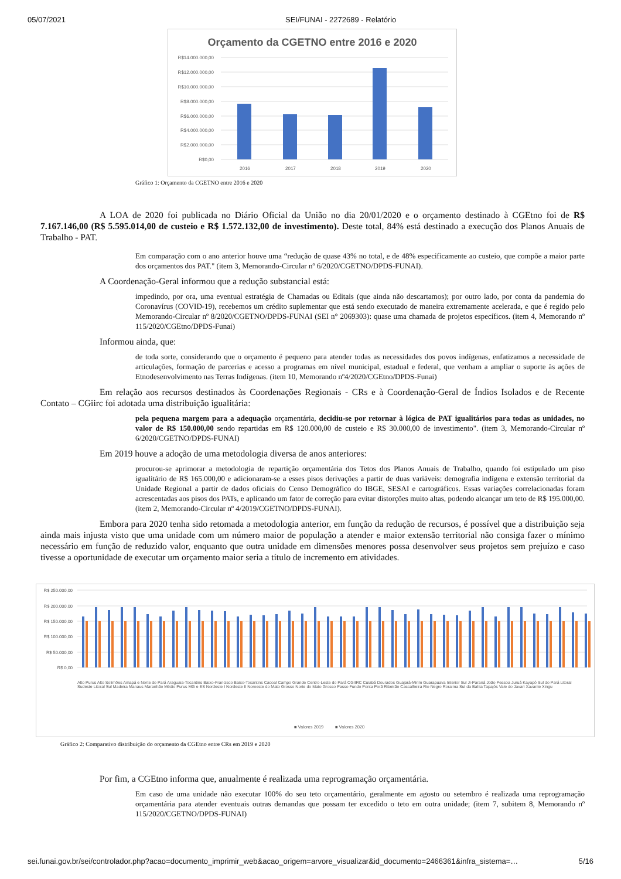05/07/2021 SEI/FUNAI - 2272689 - Relatório
Orçamento da CGETNO entre 2016 e 2020
R$14.000.000,00
R$12.000.000,00
R$10.000.000,00
R$8.000.000,00
R$6.000.000,00
R$4.000.000,00
R$2.000.000,00
R$0,00
2016
2017
2018
2019
2020
Gráfico 1: Orçamento da CGETNO entre 2016 e 2020
A LOA de 2020 foi publicada no Diário Oficial da União no dia 20/01/2020 e o orçamento destinado à CGEtno foi de R$ 7.167.146,00 (R$ 5.595.014,00 de custeio e R$ 1.572.132,00 de investimento). Deste total, 84% está destinado a execução dos Planos Anuais de Trabalho - PAT.
Em comparação com o ano anterior houve uma “redução de quase 43% no total, e de 48% especificamente ao custeio, que compõe a maior parte dos orçamentos dos PAT." (item 3, Memorando-Circular nº 6/2020/CGETNO/DPDS-FUNAI).
A Coordenação-Geral informou que a redução substancial está:
impedindo, por ora, uma eventual estratégia de Chamadas ou Editais (que ainda não descartamos); por outro lado, por conta da pandemia do Coronavírus (COVID-19), recebemos um crédito suplementar que está sendo executado de maneira extremamente acelerada, e que é regido pelo Memorando-Circular nº 8/2020/CGETNO/DPDS-FUNAI (SEI n° 2069303): quase uma chamada de projetos específicos. (item 4, Memorando nº 115/2020/CGEtno/DPDS-Funai)
Informou ainda, que:
de toda sorte, considerando que o orçamento é pequeno para atender todas as necessidades dos povos indígenas, enfatizamos a necessidade de articulações, formação de parcerias e acesso a programas em nível municipal, estadual e federal, que venham a ampliar o suporte às ações de Etnodesenvolvimento nas Terras Indígenas. (item 10, Memorando nº4/2020/CGEtno/DPDS-Funai)
Em relação aos recursos destinados às Coordenações Regionais - CRs e à Coordenação-Geral de Índios Isolados e de Recente Contato – CGiirc foi adotada uma distribuição igualitária:
pela pequena margem para a adequação orçamentária, decidiu-se por retornar à lógica de PAT igualitários para todas as unidades, no valor de R$ 150.000,00 sendo repartidas em R$ 120.000,00 de custeio e R$ 30.000,00 de investimento". (item 3, Memorando-Circular nº 6/2020/CGETNO/DPDS-FUNAI)
Em 2019 houve a adoção de uma metodologia diversa de anos anteriores:
procurou-se aprimorar a metodologia de repartição orçamentária dos Tetos dos Planos Anuais de Trabalho, quando foi estipulado um piso igualitário de R$ 165.000,00 e adicionaram-se a esses pisos derivações a partir de duas variáveis: demografia indígena e extensão territorial da Unidade Regional a partir de dados oficiais do Censo Demográfico do IBGE, SESAI e cartográficos. Essas variações correlacionadas foram acrescentadas aos pisos dos PATs, e aplicando um fator de correção para evitar distorções muito altas, podendo alcançar um teto de R$ 195.000,00. (item 2, Memorando-Circular nº 4/2019/CGETNO/DPDS-FUNAI).
Embora para 2020 tenha sido retomada a metodologia anterior, em função da redução de recursos, é possível que a distribuição seja ainda mais injusta visto que uma unidade com um número maior de população a atender e maior extensão territorial não consiga fazer o mínimo necessário em função de reduzido valor, enquanto que outra unidade em dimensões menores possa desenvolver seus projetos sem prejuízo e caso tivesse a oportunidade de executar um orçamento maior seria a título de incremento em atividades.
R$ 250.000,00
R$ 200.000,00
R$ 150.000,00
R$ 100.000,00
R$ 50.000,00
R$ 0,00
■ Valores 2019
■ Valores 2020
Alto Purus Alto Solimões Amapá e Norte do Pará Araguaia-Tocantins Baixo-Francisco Baixo-Tocantins Cacoal Campo Grande Centro-Leste do Pará CGIIRC Cuiabá Dourados Guajará-Mirim Guarapuava Interior Sul Ji-Paraná João Pessoa Juruá Kayapó Sul do Pará Litoral Sudeste Litoral Sul Madeira Manaus Maranhão Médio Purus MG e ES Nordeste I Nordeste II Noroeste do Mato Grosso Norte do Mato Grosso Passo Fundo Ponta Porã Ribeirão Cascalheira Rio Negro Roraima Sul da Bahia Tapajós Vale do Javari Xavante Xingu
Gráfico 2: Comparativo distribuição do orçamento da CGEtno entre CRs em 2019 e 2020
Por fim, a CGEtno informa que, anualmente é realizada uma reprogramação orçamentária.
Em caso de uma unidade não executar 100% do seu teto orçamentário, geralmente em agosto ou setembro é realizada uma reprogramação orçamentária para atender eventuais outras demandas que possam ter excedido o teto em outra unidade; (item 7, subitem 8, Memorando nº 115/2020/CGETNO/DPDS-FUNAI)
sei.funai.gov.br/sei/controlador.php?acao=documento_imprimir_web&acao_origem=arvore_visualizar&id_documento=2466361&infra_sistema=… 5/16